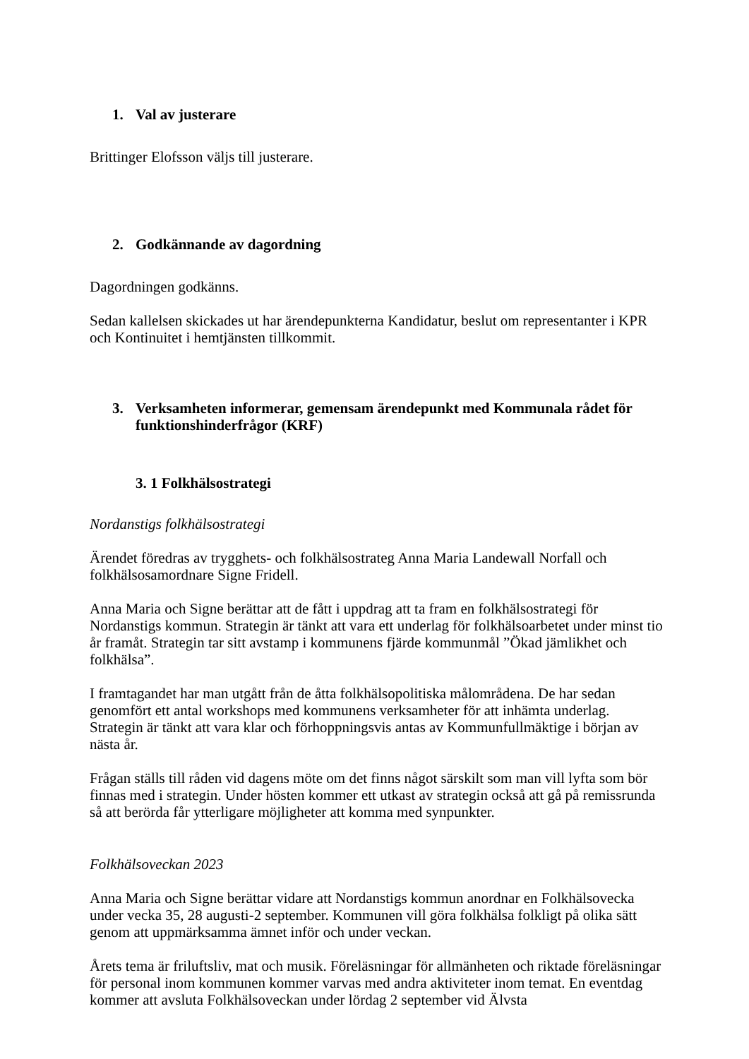1. Val av justerare
Brittinger Elofsson väljs till justerare.
2. Godkännande av dagordning
Dagordningen godkänns.
Sedan kallelsen skickades ut har ärendepunkterna Kandidatur, beslut om representanter i KPR och Kontinuitet i hemtjänsten tillkommit.
3. Verksamheten informerar, gemensam ärendepunkt med Kommunala rådet för funktionshinderfrågor (KRF)
3. 1 Folkhälsostrategi
Nordanstigs folkhälsostrategi
Ärendet föredras av trygghets- och folkhälsostrateg Anna Maria Landewall Norfall och folkhälsosamordnare Signe Fridell.
Anna Maria och Signe berättar att de fått i uppdrag att ta fram en folkhälsostrategi för Nordanstigs kommun. Strategin är tänkt att vara ett underlag för folkhälsoarbetet under minst tio år framåt. Strategin tar sitt avstamp i kommunens fjärde kommunmål ”Ökad jämlikhet och folkhälsa”.
I framtagandet har man utgått från de åtta folkhälsopolitiska målområdena. De har sedan genomfört ett antal workshops med kommunens verksamheter för att inhämta underlag. Strategin är tänkt att vara klar och förhoppningsvis antas av Kommunfullmäktige i början av nästa år.
Frågan ställs till råden vid dagens möte om det finns något särskilt som man vill lyfta som bör finnas med i strategin. Under hösten kommer ett utkast av strategin också att gå på remissrunda så att berörda får ytterligare möjligheter att komma med synpunkter.
Folkhälsoveckan 2023
Anna Maria och Signe berättar vidare att Nordanstigs kommun anordnar en Folkhälsovecka under vecka 35, 28 augusti-2 september. Kommunen vill göra folkhälsa folkligt på olika sätt genom att uppmärksamma ämnet inför och under veckan.
Årets tema är friluftsliv, mat och musik. Föreläsningar för allmänheten och riktade föreläsningar för personal inom kommunen kommer varvas med andra aktiviteter inom temat. En eventdag kommer att avsluta Folkhälsoveckan under lördag 2 september vid Älvsta